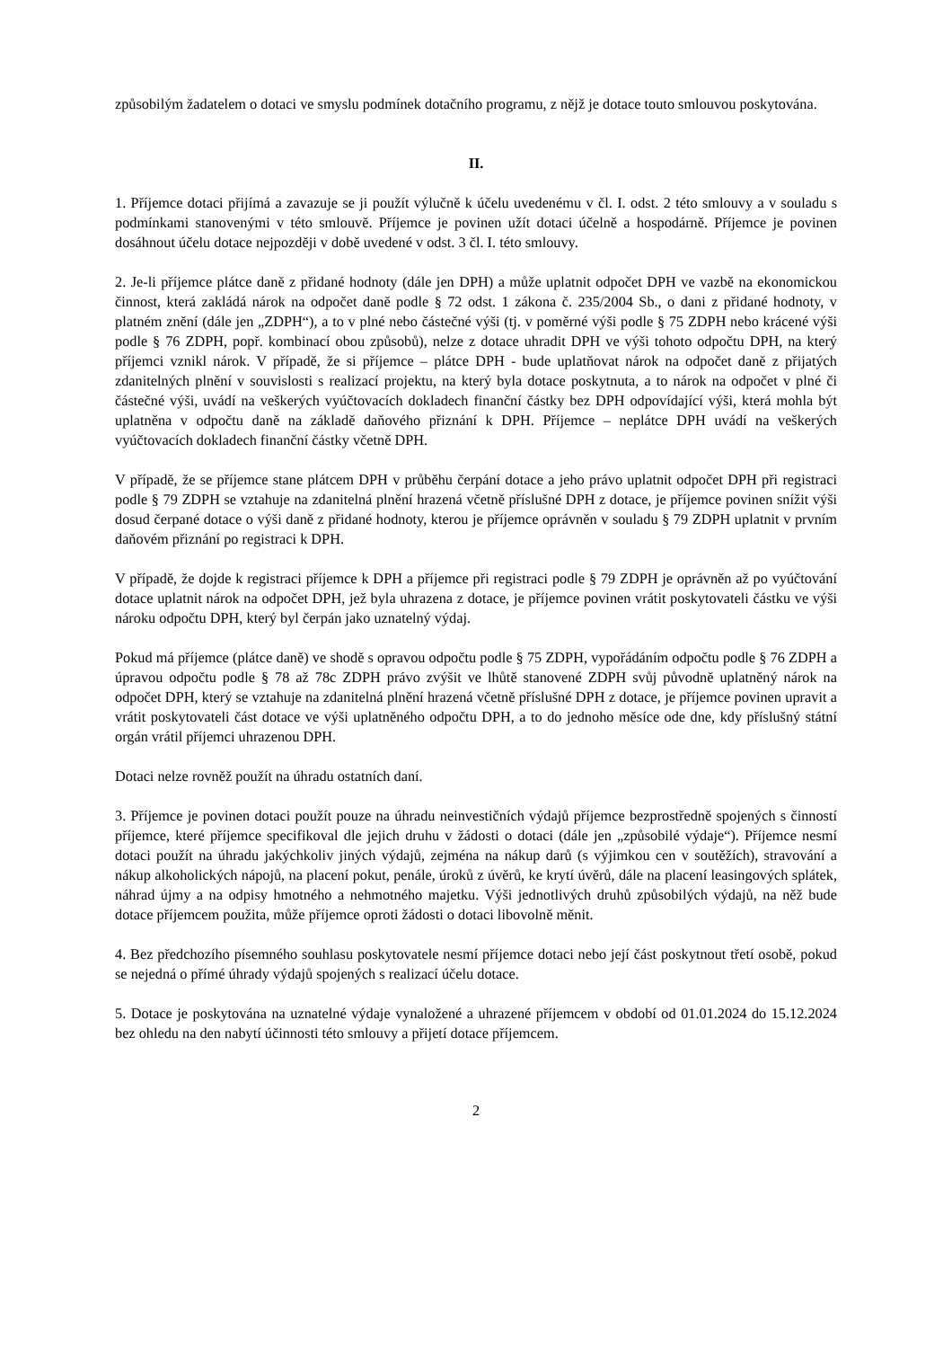způsobilým žadatelem o dotaci ve smyslu podmínek dotačního programu, z nějž je dotace touto smlouvou poskytována.
II.
1. Příjemce dotaci přijímá a zavazuje se ji použít výlučně k účelu uvedenému v čl. I. odst. 2 této smlouvy a v souladu s podmínkami stanovenými v této smlouvě. Příjemce je povinen užít dotaci účelně a hospodárně. Příjemce je povinen dosáhnout účelu dotace nejpozději v době uvedené v odst. 3 čl. I. této smlouvy.
2. Je-li příjemce plátce daně z přidané hodnoty (dále jen DPH) a může uplatnit odpočet DPH ve vazbě na ekonomickou činnost, která zakládá nárok na odpočet daně podle § 72 odst. 1 zákona č. 235/2004 Sb., o dani z přidané hodnoty, v platném znění (dále jen „ZDPH“), a to v plné nebo částečné výši (tj. v poměrné výši podle § 75 ZDPH nebo krácené výši podle § 76 ZDPH, popř. kombinací obou způsobů), nelze z dotace uhradit DPH ve výši tohoto odpočtu DPH, na který příjemci vznikl nárok. V případě, že si příjemce – plátce DPH - bude uplatňovat nárok na odpočet daně z přijatých zdanitelných plnění v souvislosti s realizací projektu, na který byla dotace poskytnuta, a to nárok na odpočet v plné či částečné výši, uvádí na veškerých vyúčtovacích dokladech finanční částky bez DPH odpovídající výši, která mohla být uplatněna v odpočtu daně na základě daňového přiznání k DPH. Příjemce – neplátce DPH uvádí na veškerých vyúčtovacích dokladech finanční částky včetně DPH.
V případě, že se příjemce stane plátcem DPH v průběhu čerpání dotace a jeho právo uplatnit odpočet DPH při registraci podle § 79 ZDPH se vztahuje na zdanitelná plnění hrazená včetně příslušné DPH z dotace, je příjemce povinen snížit výši dosud čerpané dotace o výši daně z přidané hodnoty, kterou je příjemce oprávněn v souladu § 79 ZDPH uplatnit v prvním daňovém přiznání po registraci k DPH.
V případě, že dojde k registraci příjemce k DPH a příjemce při registraci podle § 79 ZDPH je oprávněn až po vyúčtování dotace uplatnit nárok na odpočet DPH, jež byla uhrazena z dotace, je příjemce povinen vrátit poskytovateli částku ve výši nároku odpočtu DPH, který byl čerpán jako uznatelný výdaj.
Pokud má příjemce (plátce daně) ve shodě s opravou odpočtu podle § 75 ZDPH, vypořádáním odpočtu podle § 76 ZDPH a úpravou odpočtu podle § 78 až 78c ZDPH právo zvýšit ve lhůtě stanovené ZDPH svůj původně uplatněný nárok na odpočet DPH, který se vztahuje na zdanitelná plnění hrazená včetně příslušné DPH z dotace, je příjemce povinen upravit a vrátit poskytovateli část dotace ve výši uplatněného odpočtu DPH, a to do jednoho měsíce ode dne, kdy příslušný státní orgán vrátil příjemci uhrazenou DPH.
Dotaci nelze rovněž použít na úhradu ostatních daní.
3. Příjemce je povinen dotaci použít pouze na úhradu neinvestičních výdajů příjemce bezprostředně spojených s činností příjemce, které příjemce specifikoval dle jejich druhu v žádosti o dotaci (dále jen „způsobilé výdaje“). Příjemce nesmí dotaci použít na úhradu jakýchkoliv jiných výdajů, zejména na nákup darů (s výjimkou cen v soutěžích), stravování a nákup alkoholických nápojů, na placení pokut, penále, úroků z úvěrů, ke krytí úvěrů, dále na placení leasingových splátek, náhrad újmy a na odpisy hmotného a nehmotného majetku. Výši jednotlivých druhů způsobilých výdajů, na něž bude dotace příjemcem použita, může příjemce oproti žádosti o dotaci libovolně měnit.
4. Bez předchozího písemného souhlasu poskytovatele nesmí příjemce dotaci nebo její část poskytnout třetí osobě, pokud se nejedná o přímé úhrady výdajů spojených s realizací účelu dotace.
5. Dotace je poskytována na uznatelné výdaje vynaložené a uhrazené příjemcem v období od 01.01.2024 do 15.12.2024 bez ohledu na den nabytí účinnosti této smlouvy a přijetí dotace příjemcem.
2